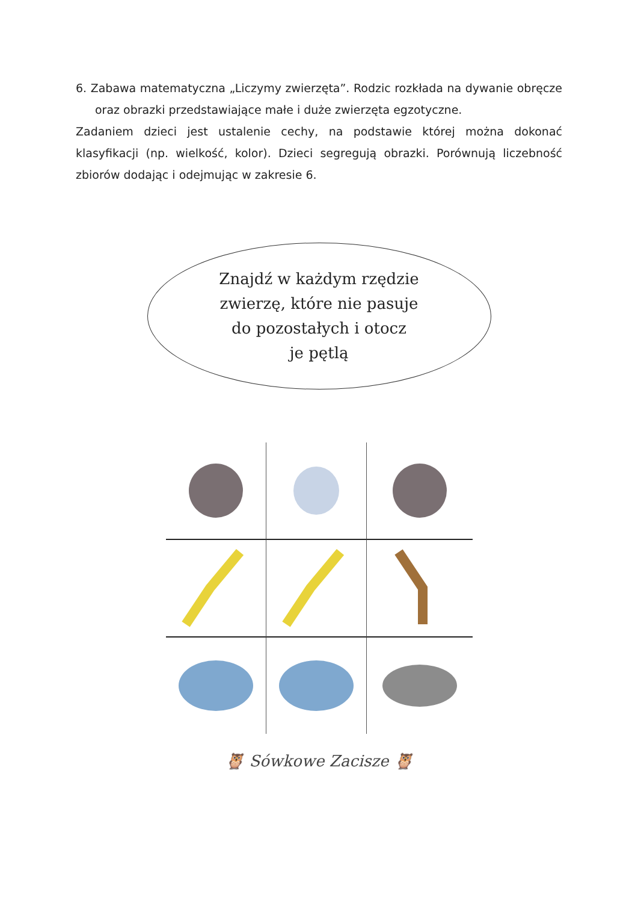6. Zabawa matematyczna „Liczymy zwierzęta”. Rodzic rozkłada na dywanie obręcze oraz obrazki przedstawiające małe i duże zwierzęta egzotyczne.
Zadaniem dzieci jest ustalenie cechy, na podstawie której można dokonać klasyfikacji (np. wielkość, kolor). Dzieci segregują obrazki. Porównują liczebność zbiorów dodając i odejmując w zakresie 6.
Znajdź w każdym rzędzie
zwierzę, które nie pasuje
do pozostałych i otocz
je pętlą
🦉 Sówkowe Zacisze 🦉